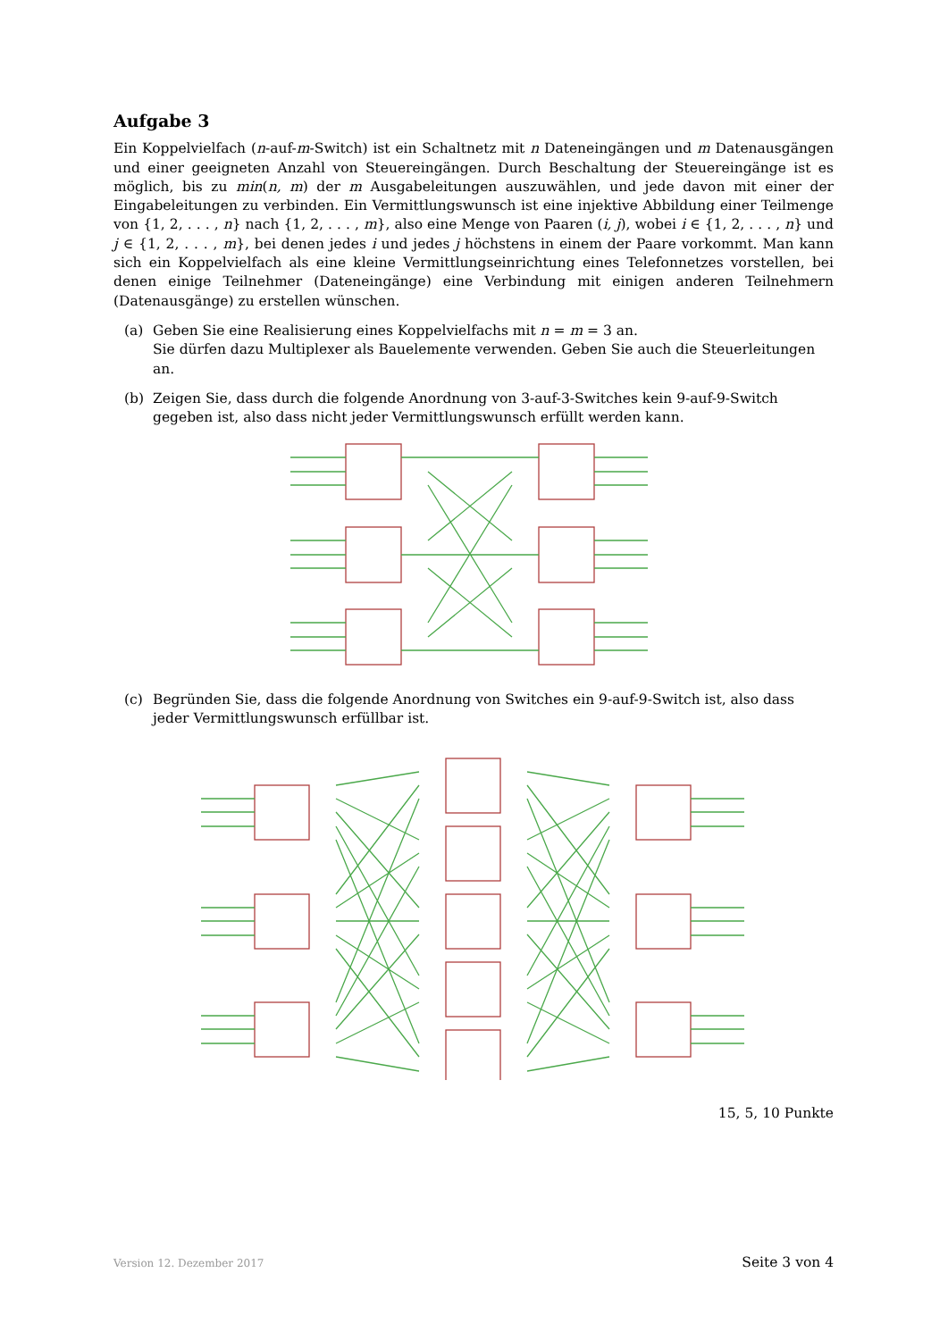Aufgabe 3
Ein Koppelvielfach (n-auf-m-Switch) ist ein Schaltnetz mit n Dateneingängen und m Datenausgängen und einer geeigneten Anzahl von Steuereingängen. Durch Beschaltung der Steuereingänge ist es möglich, bis zu min(n, m) der m Ausgabeleitungen auszuwählen, und jede davon mit einer der Eingabeleitungen zu verbinden. Ein Vermittlungswunsch ist eine injektive Abbildung einer Teilmenge von {1, 2, . . . , n} nach {1, 2, . . . , m}, also eine Menge von Paaren (i, j), wobei i ∈ {1, 2, . . . , n} und j ∈ {1, 2, . . . , m}, bei denen jedes i und jedes j höchstens in einem der Paare vorkommt. Man kann sich ein Koppelvielfach als eine kleine Vermittlungseinrichtung eines Telefonnetzes vorstellen, bei denen einige Teilnehmer (Dateneingänge) eine Verbindung mit einigen anderen Teilnehmern (Datenausgänge) zu erstellen wünschen.
(a) Geben Sie eine Realisierung eines Koppelvielfachs mit n = m = 3 an.
Sie dürfen dazu Multiplexer als Bauelemente verwenden. Geben Sie auch die Steuerleitungen an.
(b) Zeigen Sie, dass durch die folgende Anordnung von 3-auf-3-Switches kein 9-auf-9-Switch gegeben ist, also dass nicht jeder Vermittlungswunsch erfüllt werden kann.
(c) Begründen Sie, dass die folgende Anordnung von Switches ein 9-auf-9-Switch ist, also dass jeder Vermittlungswunsch erfüllbar ist.
15, 5, 10 Punkte
Version 12. Dezember 2017 Seite 3 von 4